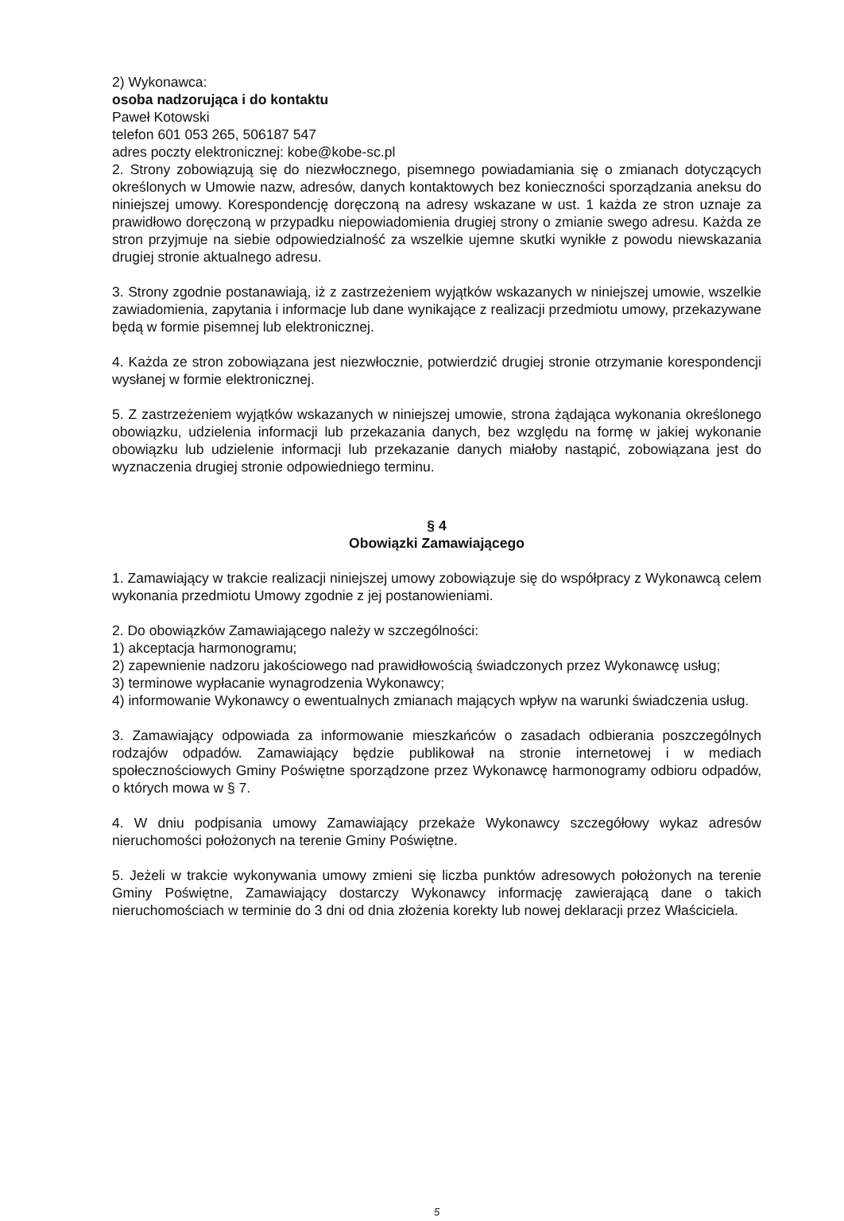2) Wykonawca:
osoba nadzorująca i do kontaktu
Paweł Kotowski
telefon 601 053 265, 506187 547
adres poczty elektronicznej: kobe@kobe-sc.pl
2. Strony zobowiązują się do niezwłocznego, pisemnego powiadamiania się o zmianach dotyczących określonych w Umowie nazw, adresów, danych kontaktowych bez konieczności sporządzania aneksu do niniejszej umowy. Korespondencję doręczoną na adresy wskazane w ust. 1 każda ze stron uznaje za prawidłowo doręczoną w przypadku niepowiadomienia drugiej strony o zmianie swego adresu. Każda ze stron przyjmuje na siebie odpowiedzialność za wszelkie ujemne skutki wynikłe z powodu niewskazania drugiej stronie aktualnego adresu.
3. Strony zgodnie postanawiają, iż z zastrzeżeniem wyjątków wskazanych w niniejszej umowie, wszelkie zawiadomienia, zapytania i informacje lub dane wynikające z realizacji przedmiotu umowy, przekazywane będą w formie pisemnej lub elektronicznej.
4. Każda ze stron zobowiązana jest niezwłocznie, potwierdzić drugiej stronie otrzymanie korespondencji wysłanej w formie elektronicznej.
5. Z zastrzeżeniem wyjątków wskazanych w niniejszej umowie, strona żądająca wykonania określonego obowiązku, udzielenia informacji lub przekazania danych, bez względu na formę w jakiej wykonanie obowiązku lub udzielenie informacji lub przekazanie danych miałoby nastąpić, zobowiązana jest do wyznaczenia drugiej stronie odpowiedniego terminu.
§ 4
Obowiązki Zamawiającego
1. Zamawiający w trakcie realizacji niniejszej umowy zobowiązuje się do współpracy z Wykonawcą celem wykonania przedmiotu Umowy zgodnie z jej postanowieniami.
2. Do obowiązków Zamawiającego należy w szczególności:
1) akceptacja harmonogramu;
2) zapewnienie nadzoru jakościowego nad prawidłowością świadczonych przez Wykonawcę usług;
3) terminowe wypłacanie wynagrodzenia Wykonawcy;
4) informowanie Wykonawcy o ewentualnych zmianach mających wpływ na warunki świadczenia usług.
3. Zamawiający odpowiada za informowanie mieszkańców o zasadach odbierania poszczególnych rodzajów odpadów. Zamawiający będzie publikował na stronie internetowej i w mediach społecznościowych Gminy Poświętne sporządzone przez Wykonawcę harmonogramy odbioru odpadów, o których mowa w § 7.
4. W dniu podpisania umowy Zamawiający przekaże Wykonawcy szczegółowy wykaz adresów nieruchomości położonych na terenie Gminy Poświętne.
5. Jeżeli w trakcie wykonywania umowy zmieni się liczba punktów adresowych położonych na terenie Gminy Poświętne, Zamawiający dostarczy Wykonawcy informację zawierającą dane o takich nieruchomościach w terminie do 3 dni od dnia złożenia korekty lub nowej deklaracji przez Właściciela.
5